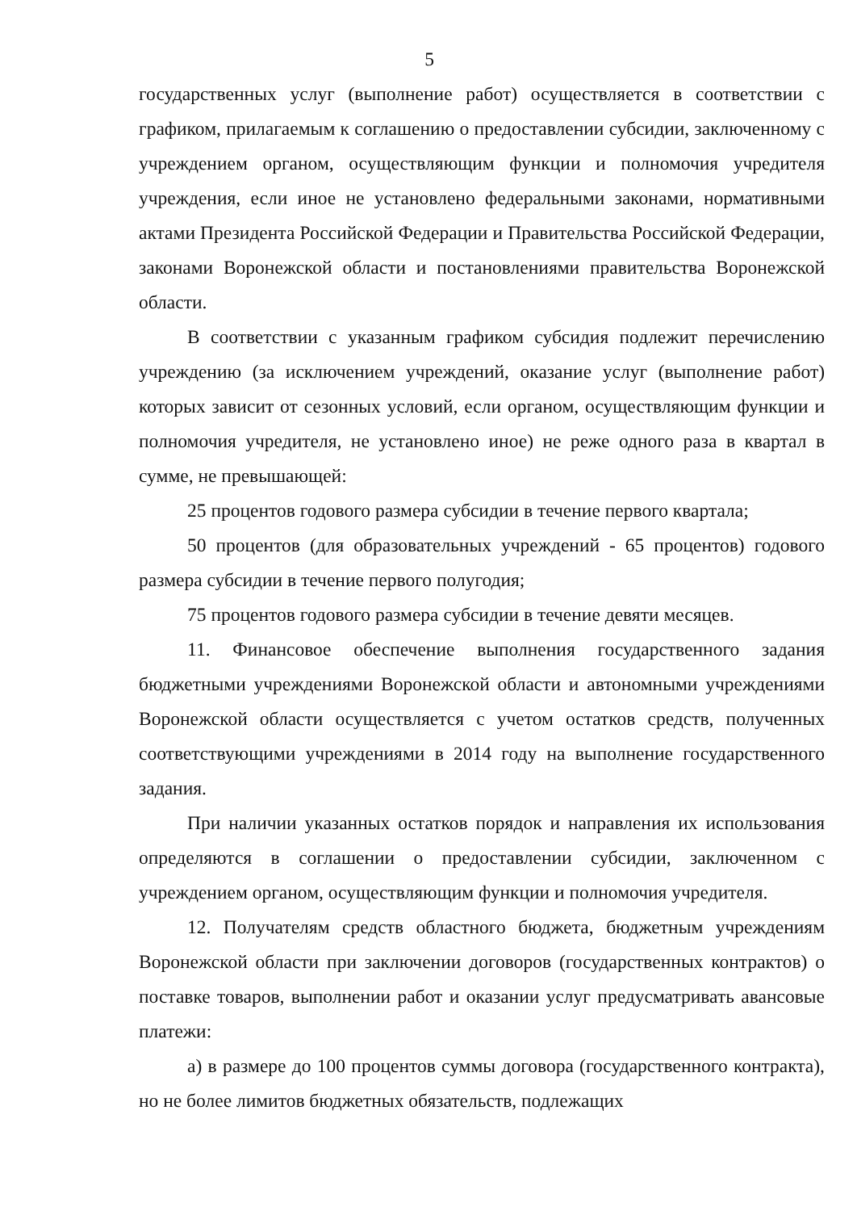5
государственных услуг (выполнение работ) осуществляется в соответствии с графиком, прилагаемым к соглашению о предоставлении субсидии, заключенному с учреждением органом, осуществляющим функции и полномочия учредителя учреждения, если иное не установлено федеральными законами, нормативными актами Президента Российской Федерации и Правительства Российской Федерации, законами Воронежской области и постановлениями правительства Воронежской области.
В соответствии с указанным графиком субсидия подлежит перечислению учреждению (за исключением учреждений, оказание услуг (выполнение работ) которых зависит от сезонных условий, если органом, осуществляющим функции и полномочия учредителя, не установлено иное) не реже одного раза в квартал в сумме, не превышающей:
25 процентов годового размера субсидии в течение первого квартала;
50 процентов (для образовательных учреждений - 65 процентов) годового размера субсидии в течение первого полугодия;
75 процентов годового размера субсидии в течение девяти месяцев.
11. Финансовое обеспечение выполнения государственного задания бюджетными учреждениями Воронежской области и автономными учреждениями Воронежской области осуществляется с учетом остатков средств, полученных соответствующими учреждениями в 2014 году на выполнение государственного задания.
При наличии указанных остатков порядок и направления их использования определяются в соглашении о предоставлении субсидии, заключенном с учреждением органом, осуществляющим функции и полномочия учредителя.
12. Получателям средств областного бюджета, бюджетным учреждениям Воронежской области при заключении договоров (государственных контрактов) о поставке товаров, выполнении работ и оказании услуг предусматривать авансовые платежи:
а) в размере до 100 процентов суммы договора (государственного контракта), но не более лимитов бюджетных обязательств, подлежащих